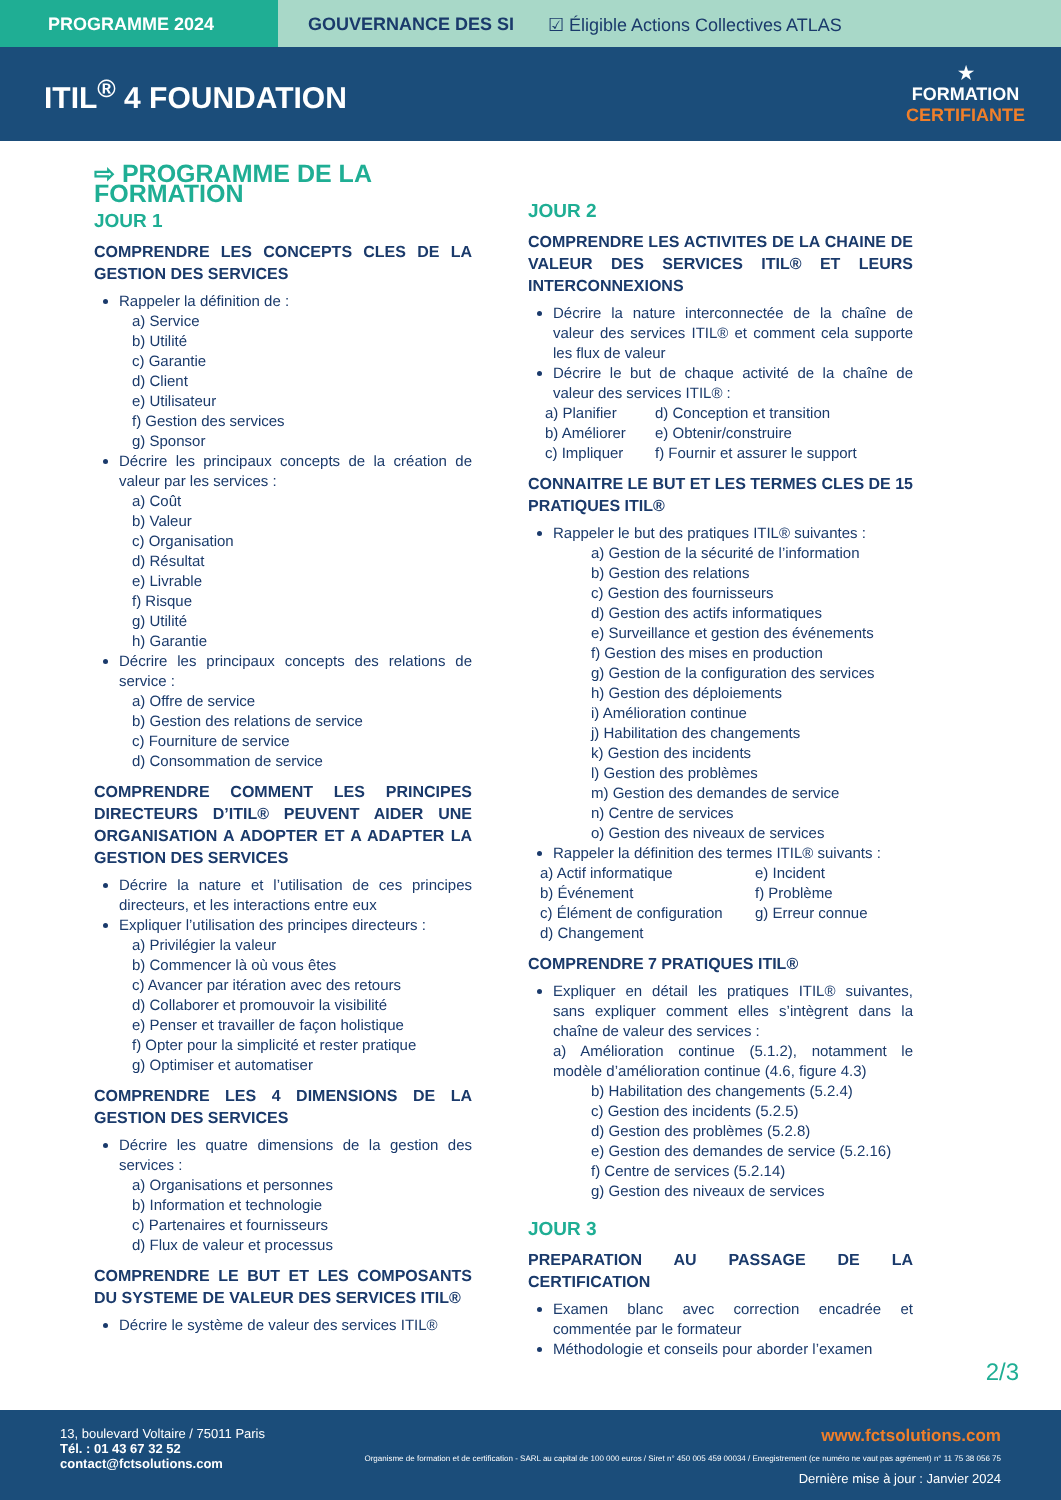PROGRAMME 2024 GOUVERNANCE DES SI ☑ Éligible Actions Collectives ATLAS
ITIL<sup>®</sup> 4 FOUNDATION
★
FORMATION
CERTIFIANTE
⇨ PROGRAMME DE LA FORMATION
JOUR 1
COMPRENDRE LES CONCEPTS CLES DE LA GESTION DES SERVICES
Rappeler la définition de :
a) Service
b) Utilité
c) Garantie
d) Client
e) Utilisateur
f) Gestion des services
g) Sponsor
Décrire les principaux concepts de la création de valeur par les services :
a) Coût
b) Valeur
c) Organisation
d) Résultat
e) Livrable
f) Risque
g) Utilité
h) Garantie
Décrire les principaux concepts des relations de service :
a) Offre de service
b) Gestion des relations de service
c) Fourniture de service
d) Consommation de service
COMPRENDRE COMMENT LES PRINCIPES DIRECTEURS D’ITIL® PEUVENT AIDER UNE ORGANISATION A ADOPTER ET A ADAPTER LA GESTION DES SERVICES
Décrire la nature et l’utilisation de ces principes directeurs, et les interactions entre eux
Expliquer l’utilisation des principes directeurs :
a) Privilégier la valeur
b) Commencer là où vous êtes
c) Avancer par itération avec des retours
d) Collaborer et promouvoir la visibilité
e) Penser et travailler de façon holistique
f) Opter pour la simplicité et rester pratique
g) Optimiser et automatiser
COMPRENDRE LES 4 DIMENSIONS DE LA GESTION DES SERVICES
Décrire les quatre dimensions de la gestion des services :
a) Organisations et personnes
b) Information et technologie
c) Partenaires et fournisseurs
d) Flux de valeur et processus
COMPRENDRE LE BUT ET LES COMPOSANTS DU SYSTEME DE VALEUR DES SERVICES ITIL®
Décrire le système de valeur des services ITIL®
JOUR 2
COMPRENDRE LES ACTIVITES DE LA CHAINE DE VALEUR DES SERVICES ITIL® ET LEURS INTERCONNEXIONS
Décrire la nature interconnectée de la chaîne de valeur des services ITIL® et comment cela supporte les flux de valeur
Décrire le but de chaque activité de la chaîne de valeur des services ITIL® :
a) Planifier d) Conception et transition b) Améliorer e) Obtenir/construire c) Impliquer f) Fournir et assurer le support
CONNAITRE LE BUT ET LES TERMES CLES DE 15 PRATIQUES ITIL®
Rappeler le but des pratiques ITIL® suivantes :
a) Gestion de la sécurité de l’information
b) Gestion des relations
c) Gestion des fournisseurs
d) Gestion des actifs informatiques
e) Surveillance et gestion des événements
f) Gestion des mises en production
g) Gestion de la configuration des services
h) Gestion des déploiements
i) Amélioration continue
j) Habilitation des changements
k) Gestion des incidents
l) Gestion des problèmes
m) Gestion des demandes de service
n) Centre de services
o) Gestion des niveaux de services
Rappeler la définition des termes ITIL® suivants :
a) Actif informatique e) Incident b) Événement f) Problème c) Élément de configuration g) Erreur connue d) Changement
COMPRENDRE 7 PRATIQUES ITIL®
Expliquer en détail les pratiques ITIL® suivantes, sans expliquer comment elles s’intègrent dans la chaîne de valeur des services :
a) Amélioration continue (5.1.2), notamment le modèle d’amélioration continue (4.6, figure 4.3)
b) Habilitation des changements (5.2.4)
c) Gestion des incidents (5.2.5)
d) Gestion des problèmes (5.2.8)
e) Gestion des demandes de service (5.2.16)
f) Centre de services (5.2.14)
g) Gestion des niveaux de services
JOUR 3
PREPARATION AU PASSAGE DE LA CERTIFICATION
Examen blanc avec correction encadrée et commentée par le formateur
Méthodologie et conseils pour aborder l’examen
2/3
13, boulevard Voltaire / 75011 Paris
Tél. : 01 43 67 32 52
contact@fctsolutions.com
www.fctsolutions.com
Organisme de formation et de certification - SARL au capital de 100 000 euros / Siret n° 450 005 459 00034 / Enregistrement (ce numéro ne vaut pas agrément) n° 11 75 38 056 75
Dernière mise à jour : Janvier 2024